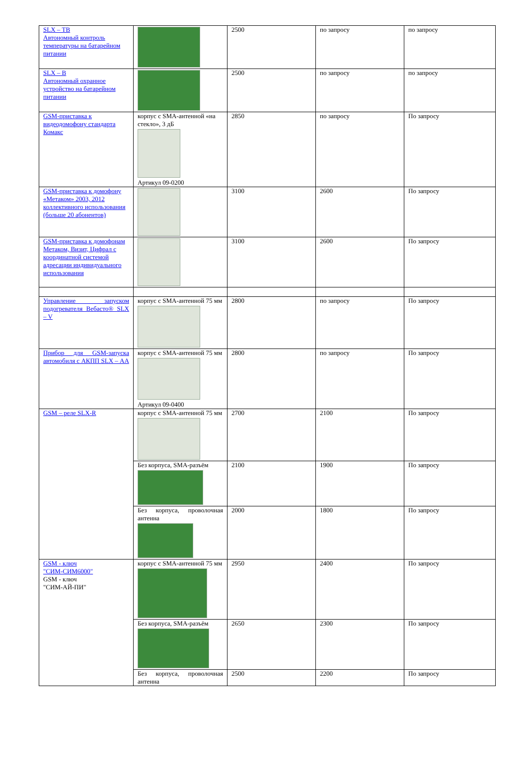| SLX – ТВ Автономный контроль температуры на батарейном питании | | 2500 | по запросу | по запросу |
| SLX – В Автономный охранное устройство на батарейном питании | | 2500 | по запросу | по запросу |
| GSM-приставка к видеодомофону стандарта Комакс | корпус с SMA-антенной «на стекло», 3 дБ Артикул 09-0200 | 2850 | по запросу | По запросу |
| GSM-приставка к домофону «Метаком» 2003, 2012 коллективного использования (больше 20 абонентов) | | 3100 | 2600 | По запросу |
| GSM-приставка к домофонам Метаком, Визит, Цифрал с координатной системой адресации индивидуального использования | | 3100 | 2600 | По запросу |
| Управление запуском подогревателя Вебасто® SLX – V | корпус с SMA-антенной 75 мм | 2800 | по запросу | По запросу |
| Прибор для GSM-запуска автомобиля с АКПП SLX – АА | корпус с SMA-антенной 75 мм Артикул 09-0400 | 2800 | по запросу | По запросу |
| GSM – реле SLX-R | корпус с SMA-антенной 75 мм | 2700 | 2100 | По запросу |
| | Без корпуса, SMA-разъём | 2100 | 1900 | По запросу |
| | Без корпуса, проволочная антенна | 2000 | 1800 | По запросу |
| GSM - ключ "СИМ-СИМ6000" GSM - ключ "СИМ-АЙ-ПИ" | корпус с SMA-антенной 75 мм | 2950 | 2400 | По запросу |
| | Без корпуса, SMA-разъём | 2650 | 2300 | По запросу |
| | Без корпуса, проволочная антенна | 2500 | 2200 | По запросу |